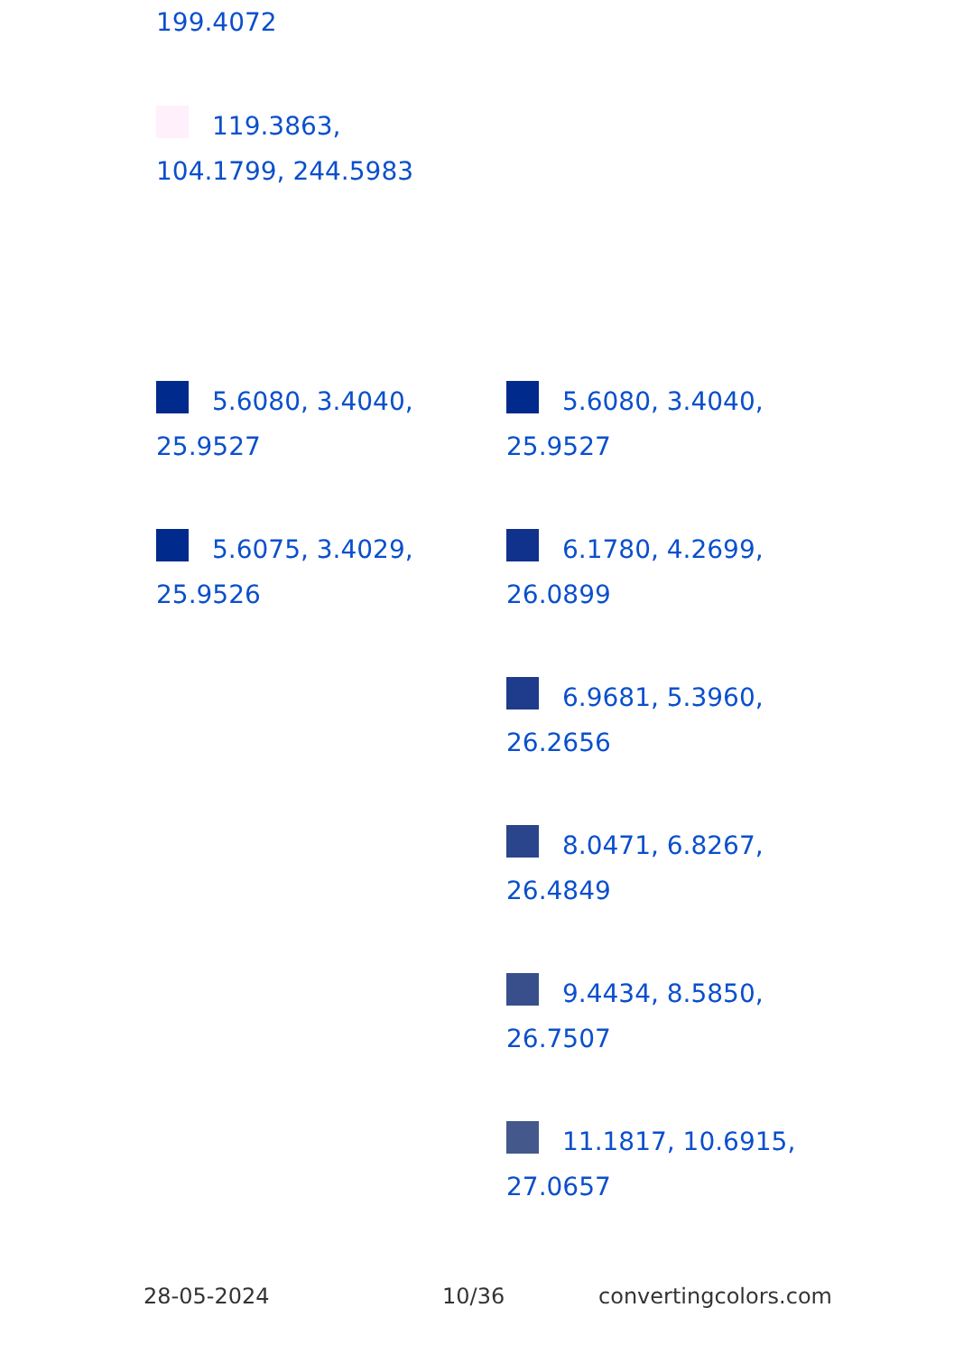199.4072
119.3863, 104.1799, 244.5983
5.6080, 3.4040, 25.9527
5.6075, 3.4029, 25.9526
5.6080, 3.4040, 25.9527
6.1780, 4.2699, 26.0899
6.9681, 5.3960, 26.2656
8.0471, 6.8267, 26.4849
9.4434, 8.5850, 26.7507
11.1817, 10.6915, 27.0657
28-05-2024 10/36 convertingcolors.com